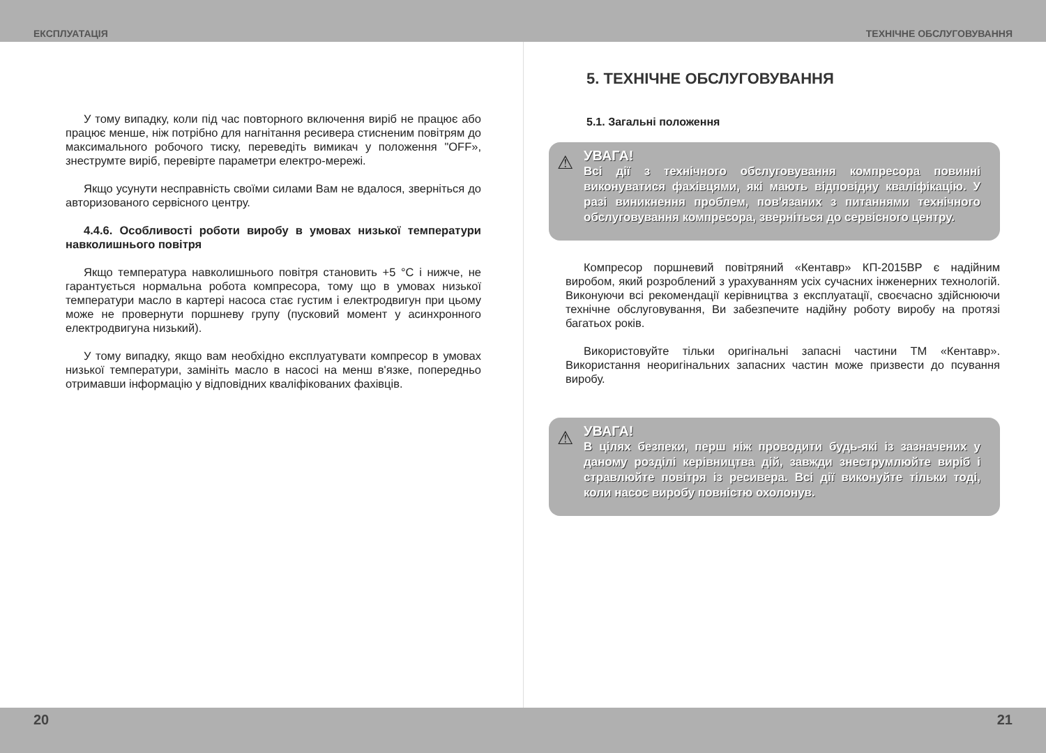ЕКСПЛУАТАЦІЯ ТЕХНІЧНЕ ОБСЛУГОВУВАННЯ
У тому випадку, коли під час повторного включення виріб не працює або працює менше, ніж потрібно для нагнітання ресивера стисненим повітрям до максимального робочого тиску, переведіть вимикач у положення "OFF», знеструмте виріб, перевірте параметри електро-мережі.
Якщо усунути несправність своїми силами Вам не вдалося, зверніться до авторизованого сервісного центру.
4.4.6. Особливості роботи виробу в умовах низької температури навколишнього повітря
Якщо температура навколишнього повітря становить +5 °С і нижче, не гарантується нормальна робота компресора, тому що в умовах низької температури масло в картері насоса стає густим і електродвигун при цьому може не провернути поршневу групу (пусковий момент у асинхронного електродвигуна низький).
У тому випадку, якщо вам необхідно експлуатувати компресор в умовах низької температури, замініть масло в насосі на менш в'язке, попередньо отримавши інформацію у відповідних кваліфікованих фахівців.
5. ТЕХНІЧНЕ ОБСЛУГОВУВАННЯ
5.1. Загальні положення
⚠ УВАГА!
Всі дії з технічного обслуговування компресора повинні виконуватися фахівцями, які мають відповідну кваліфікацію. У разі виникнення проблем, пов'язаних з питаннями технічного обслуговування компресора, зверніться до сервісного центру.
Компресор поршневий повітряний «Кентавр» КП-2015ВР є надійним виробом, який розроблений з урахуванням усіх сучасних інженерних технологій. Виконуючи всі рекомендації керівництва з експлуатації, своєчасно здійснюючи технічне обслуговування, Ви забезпечите надійну роботу виробу на протязі багатьох років.
Використовуйте тільки оригінальні запасні частини ТМ «Кентавр». Використання неоригінальних запасних частин може призвести до псування виробу.
⚠ УВАГА!
В цілях безпеки, перш ніж проводити будь-які із зазначених у даному розділі керівництва дій, завжди знеструмлюйте виріб і стравлюйте повітря із ресивера. Всі дії виконуйте тільки тоді, коли насос виробу повністю охолонув.
20 21